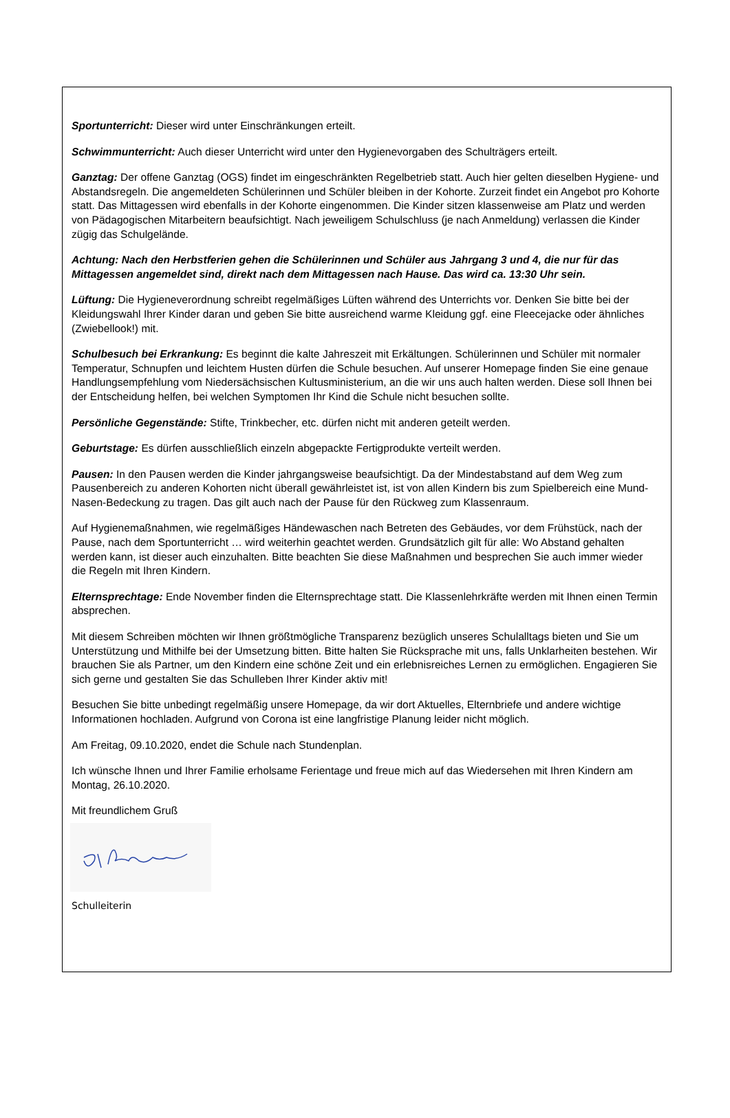Sportunterricht: Dieser wird unter Einschränkungen erteilt.
Schwimmunterricht: Auch dieser Unterricht wird unter den Hygienevorgaben des Schulträgers erteilt.
Ganztag: Der offene Ganztag (OGS) findet im eingeschränkten Regelbetrieb statt. Auch hier gelten dieselben Hygiene- und Abstandsregeln. Die angemeldeten Schülerinnen und Schüler bleiben in der Kohorte. Zurzeit findet ein Angebot pro Kohorte statt. Das Mittagessen wird ebenfalls in der Kohorte eingenommen. Die Kinder sitzen klassenweise am Platz und werden von Pädagogischen Mitarbeitern beaufsichtigt. Nach jeweiligem Schulschluss (je nach Anmeldung) verlassen die Kinder zügig das Schulgelände.
Achtung: Nach den Herbstferien gehen die Schülerinnen und Schüler aus Jahrgang 3 und 4, die nur für das Mittagessen angemeldet sind, direkt nach dem Mittagessen nach Hause. Das wird ca. 13:30 Uhr sein.
Lüftung: Die Hygieneverordnung schreibt regelmäßiges Lüften während des Unterrichts vor. Denken Sie bitte bei der Kleidungswahl Ihrer Kinder daran und geben Sie bitte ausreichend warme Kleidung ggf. eine Fleecejacke oder ähnliches (Zwiebellook!) mit.
Schulbesuch bei Erkrankung: Es beginnt die kalte Jahreszeit mit Erkältungen. Schülerinnen und Schüler mit normaler Temperatur, Schnupfen und leichtem Husten dürfen die Schule besuchen. Auf unserer Homepage finden Sie eine genaue Handlungsempfehlung vom Niedersächsischen Kultusministerium, an die wir uns auch halten werden. Diese soll Ihnen bei der Entscheidung helfen, bei welchen Symptomen Ihr Kind die Schule nicht besuchen sollte.
Persönliche Gegenstände: Stifte, Trinkbecher, etc. dürfen nicht mit anderen geteilt werden.
Geburtstage: Es dürfen ausschließlich einzeln abgepackte Fertigprodukte verteilt werden.
Pausen: In den Pausen werden die Kinder jahrgangsweise beaufsichtigt. Da der Mindestabstand auf dem Weg zum Pausenbereich zu anderen Kohorten nicht überall gewährleistet ist, ist von allen Kindern bis zum Spielbereich eine Mund-Nasen-Bedeckung zu tragen. Das gilt auch nach der Pause für den Rückweg zum Klassenraum.
Auf Hygienemaßnahmen, wie regelmäßiges Händewaschen nach Betreten des Gebäudes, vor dem Frühstück, nach der Pause, nach dem Sportunterricht … wird weiterhin geachtet werden. Grundsätzlich gilt für alle: Wo Abstand gehalten werden kann, ist dieser auch einzuhalten. Bitte beachten Sie diese Maßnahmen und besprechen Sie auch immer wieder die Regeln mit Ihren Kindern.
Elternsprechtage: Ende November finden die Elternsprechtage statt. Die Klassenlehrkräfte werden mit Ihnen einen Termin absprechen.
Mit diesem Schreiben möchten wir Ihnen größtmögliche Transparenz bezüglich unseres Schulalltags bieten und Sie um Unterstützung und Mithilfe bei der Umsetzung bitten. Bitte halten Sie Rücksprache mit uns, falls Unklarheiten bestehen. Wir brauchen Sie als Partner, um den Kindern eine schöne Zeit und ein erlebnisreiches Lernen zu ermöglichen. Engagieren Sie sich gerne und gestalten Sie das Schulleben Ihrer Kinder aktiv mit!
Besuchen Sie bitte unbedingt regelmäßig unsere Homepage, da wir dort Aktuelles, Elternbriefe und andere wichtige Informationen hochladen. Aufgrund von Corona ist eine langfristige Planung leider nicht möglich.
Am Freitag, 09.10.2020, endet die Schule nach Stundenplan.
Ich wünsche Ihnen und Ihrer Familie erholsame Ferientage und freue mich auf das Wiedersehen mit Ihren Kindern am Montag, 26.10.2020.
Mit freundlichem Gruß
Schulleiterin